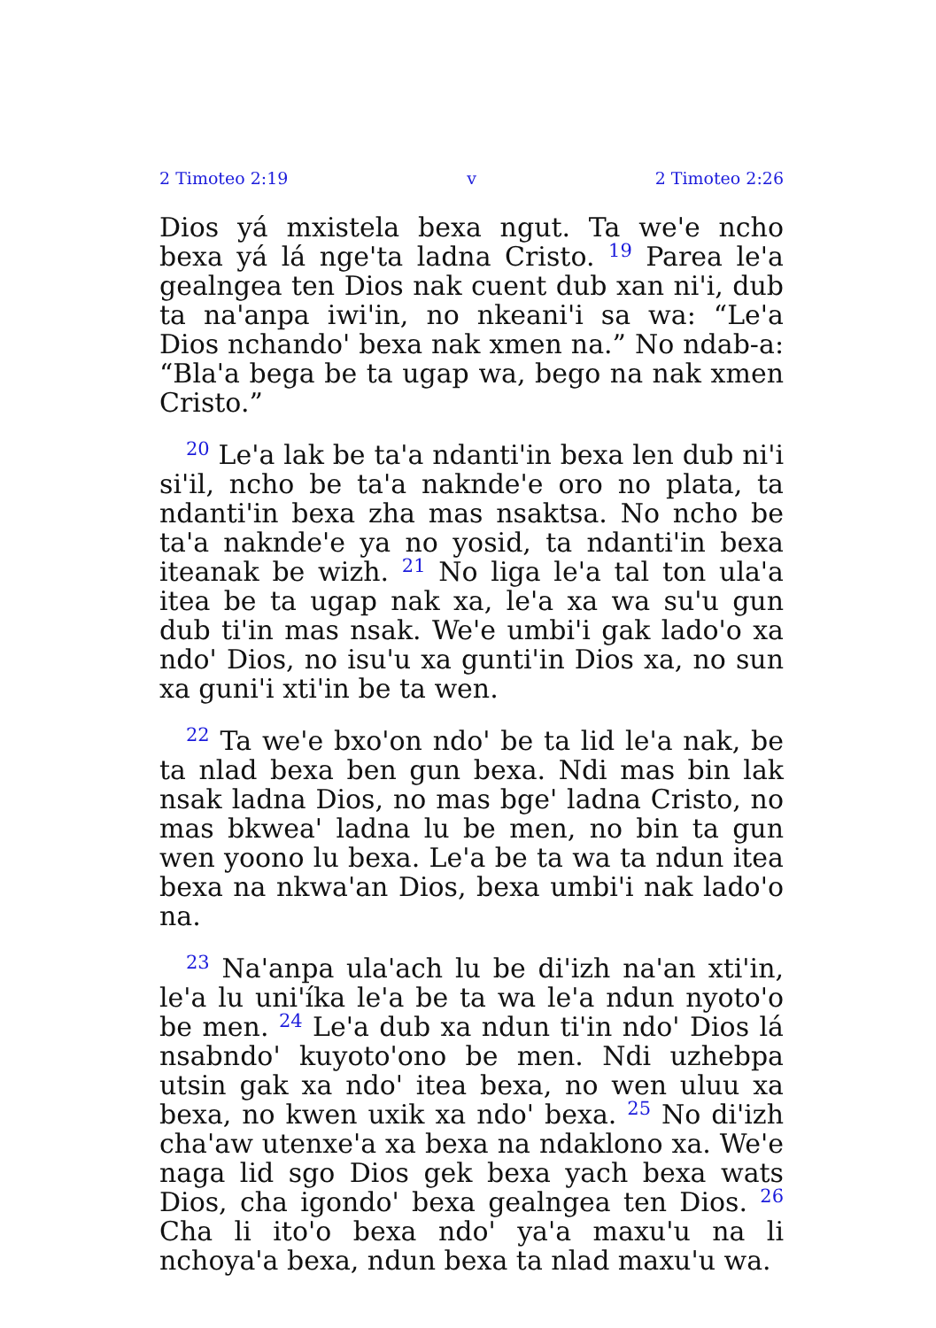2 Timoteo 2:19 v 2 Timoteo 2:26
Dios yá mxistela bexa ngut. Ta we'e ncho bexa yá lá nge'ta ladna Cristo. <sup>19</sup> Parea le'a gealngea ten Dios nak cuent dub xan ni'i, dub ta na'anpa iwi'in, no nkeani'i sa wa: “Le'a Dios nchando' bexa nak xmen na.” No ndab-a: “Bla'a bega be ta ugap wa, bego na nak xmen Cristo.”
<sup>20</sup> Le'a lak be ta'a ndanti'in bexa len dub ni'i si'il, ncho be ta'a naknde'e oro no plata, ta ndanti'in bexa zha mas nsaktsa. No ncho be ta'a naknde'e ya no yosid, ta ndanti'in bexa iteanak be wizh. <sup>21</sup> No liga le'a tal ton ula'a itea be ta ugap nak xa, le'a xa wa su'u gun dub ti'in mas nsak. We'e umbi'i gak lado'o xa ndo' Dios, no isu'u xa gunti'in Dios xa, no sun xa guni'i xti'in be ta wen.
<sup>22</sup> Ta we'e bxo'on ndo' be ta lid le'a nak, be ta nlad bexa ben gun bexa. Ndi mas bin lak nsak ladna Dios, no mas bge' ladna Cristo, no mas bkwea' ladna lu be men, no bin ta gun wen yoono lu bexa. Le'a be ta wa ta ndun itea bexa na nkwa'an Dios, bexa umbi'i nak lado'o na.
<sup>23</sup> Na'anpa ula'ach lu be di'izh na'an xti'in, le'a lu uni'íka le'a be ta wa le'a ndun nyoto'o be men. <sup>24</sup> Le'a dub xa ndun ti'in ndo' Dios lá nsabndo' kuyoto'ono be men. Ndi uzhebpa utsin gak xa ndo' itea bexa, no wen uluu xa bexa, no kwen uxik xa ndo' bexa. <sup>25</sup> No di'izh cha'aw utenxe'a xa bexa na ndaklono xa. We'e naga lid sgo Dios gek bexa yach bexa wats Dios, cha igondo' bexa gealngea ten Dios. <sup>26</sup> Cha li ito'o bexa ndo' ya'a maxu'u na li nchoya'a bexa, ndun bexa ta nlad maxu'u wa.